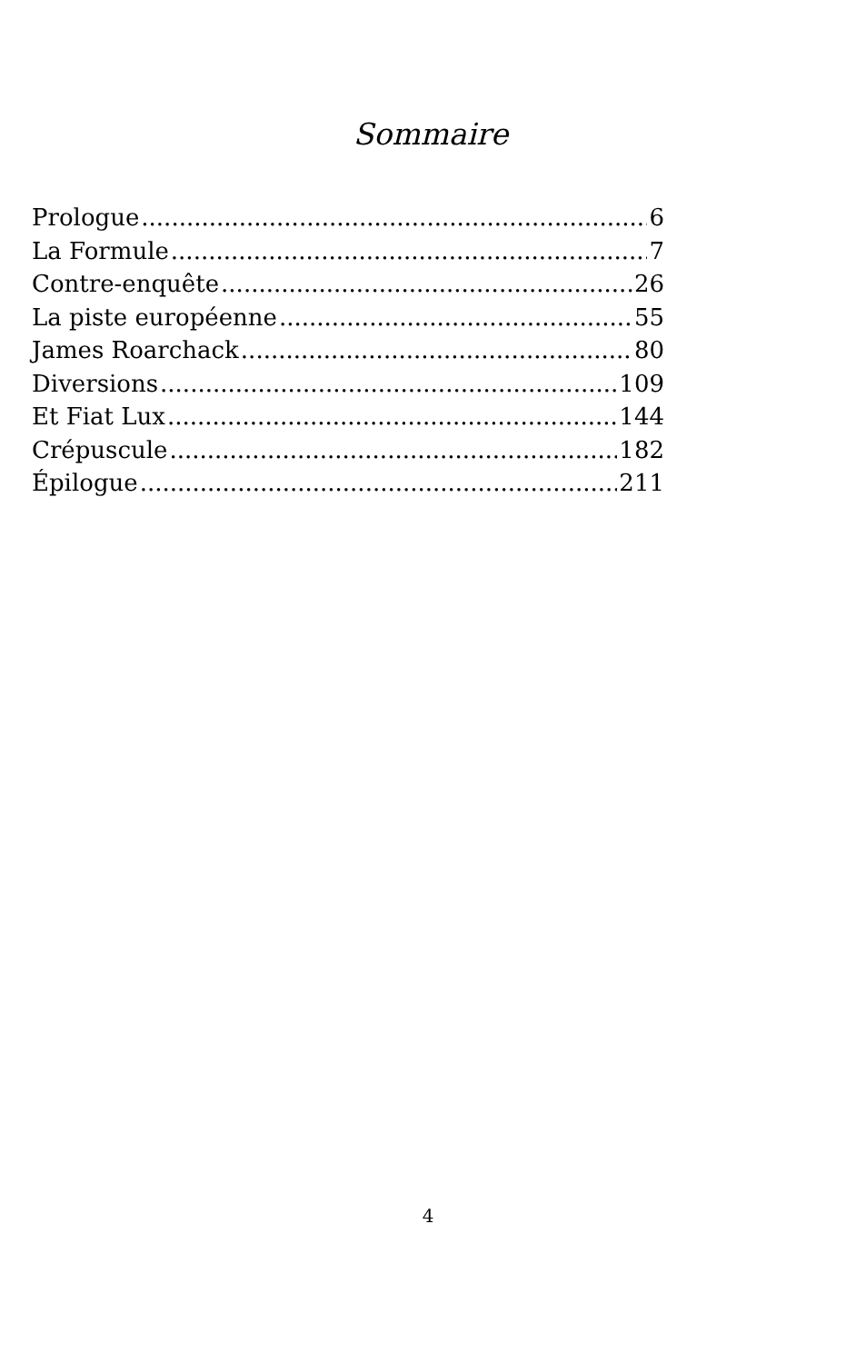Sommaire
Prologue 6
La Formule 7
Contre-enquête 26
La piste européenne 55
James Roarchack 80
Diversions 109
Et Fiat Lux 144
Crépuscule 182
Épilogue 211
4